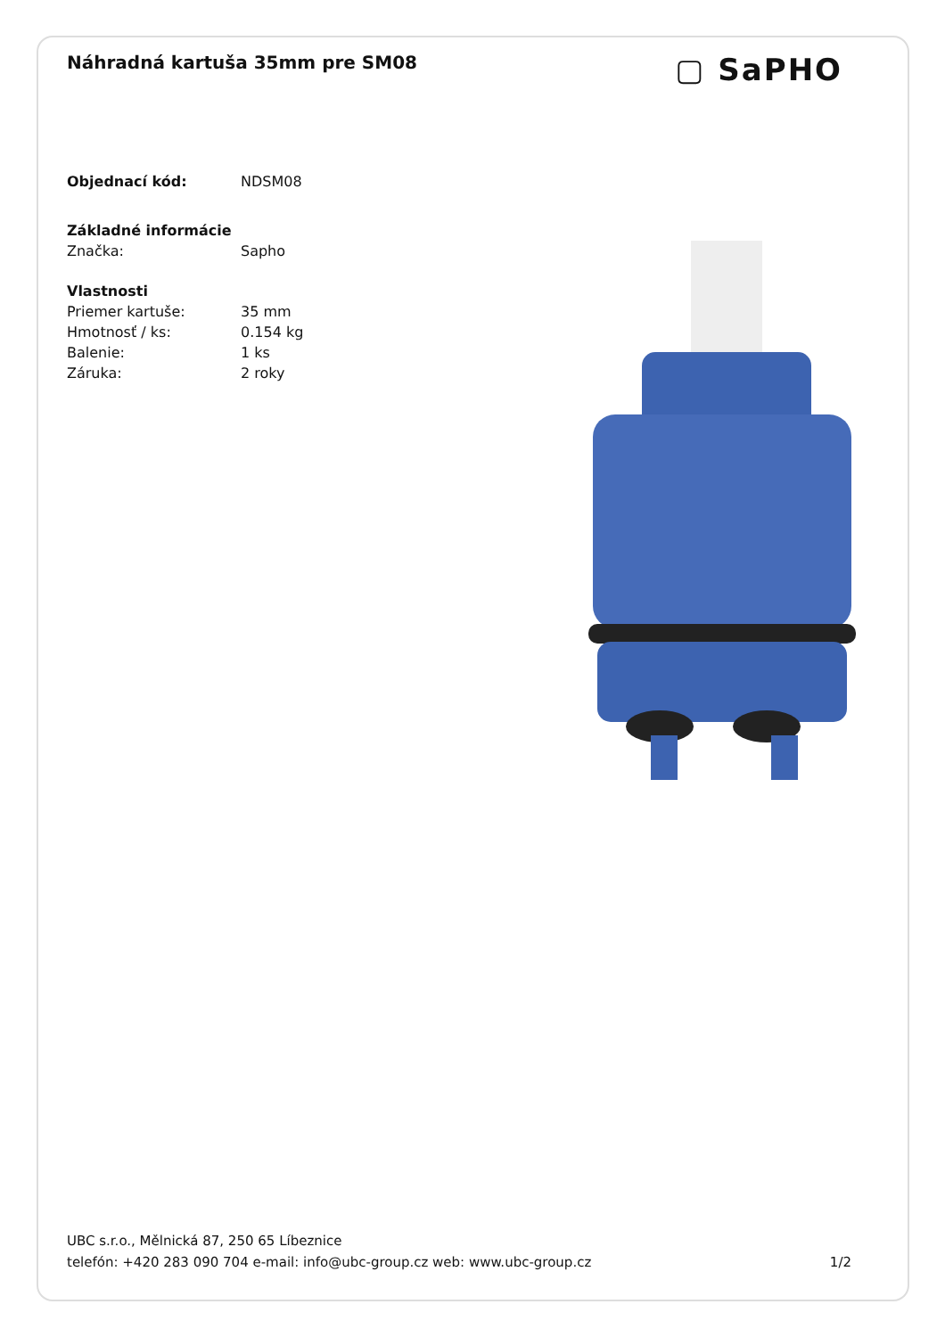Náhradná kartuša 35mm pre SM08
▢ SaPHO
| Objednací kód: | NDSM08 |
| Základné informácie | |
| Značka: | Sapho |
| Vlastnosti | |
| Priemer kartuše: | 35 mm |
| Hmotnosť / ks: | 0.154 kg |
| Balenie: | 1 ks |
| Záruka: | 2 roky |
UBC s.r.o., Mělnická 87, 250 65 Líbeznice
telefón: +420 283 090 704 e-mail: info@ubc-group.cz web: www.ubc-group.cz 1/2